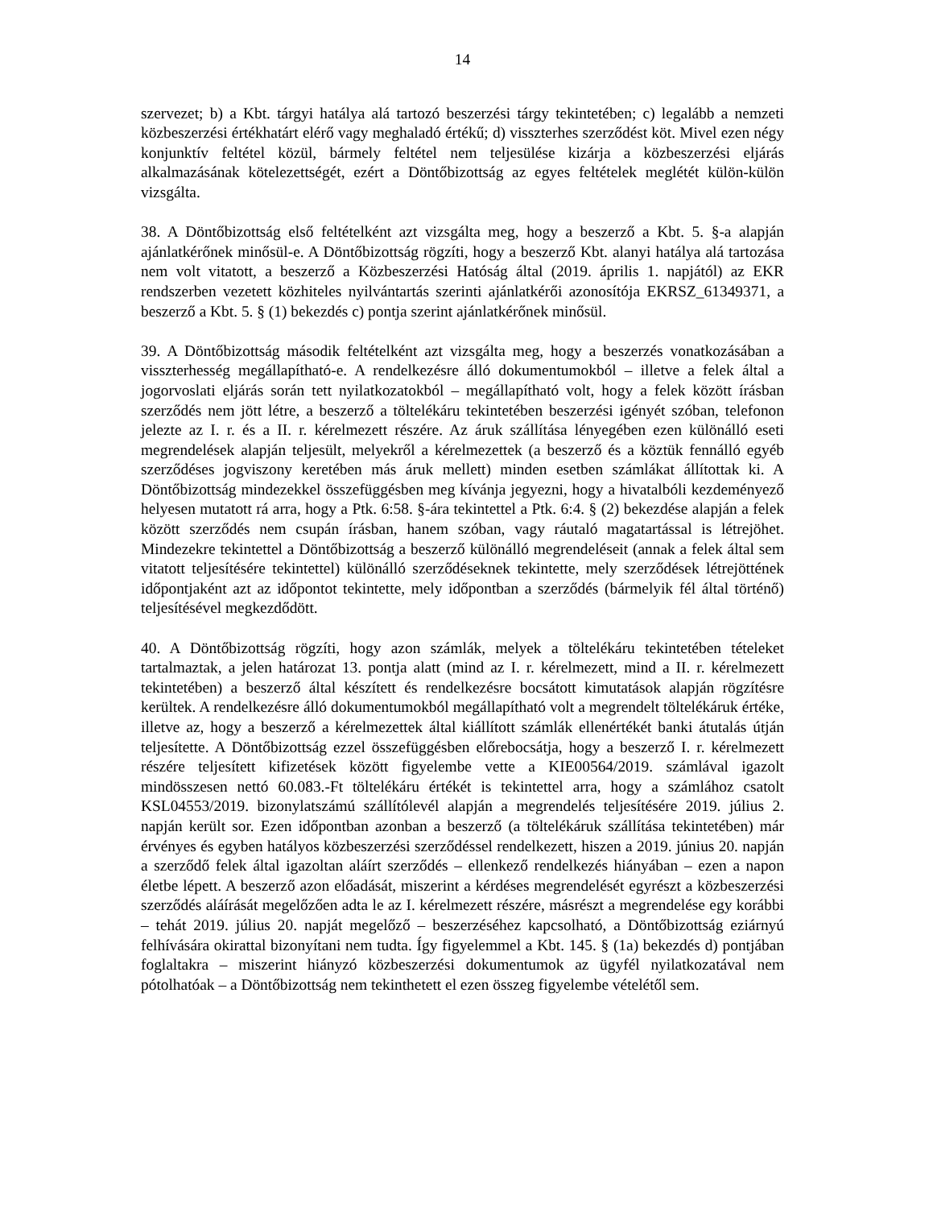14
szervezet; b) a Kbt. tárgyi hatálya alá tartozó beszerzési tárgy tekintetében; c) legalább a nemzeti közbeszerzési értékhatárt elérő vagy meghaladó értékű; d) visszterhes szerződést köt. Mivel ezen négy konjunktív feltétel közül, bármely feltétel nem teljesülése kizárja a közbeszerzési eljárás alkalmazásának kötelezettségét, ezért a Döntőbizottság az egyes feltételek meglétét külön-külön vizsgálta.
38. A Döntőbizottság első feltételként azt vizsgálta meg, hogy a beszerző a Kbt. 5. §-a alapján ajánlatkérőnek minősül-e. A Döntőbizottság rögzíti, hogy a beszerző Kbt. alanyi hatálya alá tartozása nem volt vitatott, a beszerző a Közbeszerzési Hatóság által (2019. április 1. napjától) az EKR rendszerben vezetett közhiteles nyilvántartás szerinti ajánlatkérői azonosítója EKRSZ_61349371, a beszerző a Kbt. 5. § (1) bekezdés c) pontja szerint ajánlatkérőnek minősül.
39. A Döntőbizottság második feltételként azt vizsgálta meg, hogy a beszerzés vonatkozásában a visszterhesség megállapítható-e. A rendelkezésre álló dokumentumokból – illetve a felek által a jogorvoslati eljárás során tett nyilatkozatokból – megállapítható volt, hogy a felek között írásban szerződés nem jött létre, a beszerző a töltelékáru tekintetében beszerzési igényét szóban, telefonon jelezte az I. r. és a II. r. kérelmezett részére. Az áruk szállítása lényegében ezen különálló eseti megrendelések alapján teljesült, melyekről a kérelmezettek (a beszerző és a köztük fennálló egyéb szerződéses jogviszony keretében más áruk mellett) minden esetben számlákat állítottak ki. A Döntőbizottság mindezekkel összefüggésben meg kívánja jegyezni, hogy a hivatalbóli kezdeményező helyesen mutatott rá arra, hogy a Ptk. 6:58. §-ára tekintettel a Ptk. 6:4. § (2) bekezdése alapján a felek között szerződés nem csupán írásban, hanem szóban, vagy ráutaló magatartással is létrejöhet. Mindezekre tekintettel a Döntőbizottság a beszerző különálló megrendeléseit (annak a felek által sem vitatott teljesítésére tekintettel) különálló szerződéseknek tekintette, mely szerződések létrejöttének időpontjaként azt az időpontot tekintette, mely időpontban a szerződés (bármelyik fél által történő) teljesítésével megkezdődött.
40. A Döntőbizottság rögzíti, hogy azon számlák, melyek a töltelékáru tekintetében tételeket tartalmaztak, a jelen határozat 13. pontja alatt (mind az I. r. kérelmezett, mind a II. r. kérelmezett tekintetében) a beszerző által készített és rendelkezésre bocsátott kimutatások alapján rögzítésre kerültek. A rendelkezésre álló dokumentumokból megállapítható volt a megrendelt töltelékáruk értéke, illetve az, hogy a beszerző a kérelmezettek által kiállított számlák ellenértékét banki átutalás útján teljesítette. A Döntőbizottság ezzel összefüggésben előrebocsátja, hogy a beszerző I. r. kérelmezett részére teljesített kifizetések között figyelembe vette a KIE00564/2019. számlával igazolt mindösszesen nettó 60.083.-Ft töltelékáru értékét is tekintettel arra, hogy a számlához csatolt KSL04553/2019. bizonylatszámú szállítólevél alapján a megrendelés teljesítésére 2019. július 2. napján került sor. Ezen időpontban azonban a beszerző (a töltelékáruk szállítása tekintetében) már érvényes és egyben hatályos közbeszerzési szerződéssel rendelkezett, hiszen a 2019. június 20. napján a szerződő felek által igazoltan aláírt szerződés – ellenkező rendelkezés hiányában – ezen a napon életbe lépett. A beszerző azon előadását, miszerint a kérdéses megrendelését egyrészt a közbeszerzési szerződés aláírását megelőzően adta le az I. kérelmezett részére, másrészt a megrendelése egy korábbi – tehát 2019. július 20. napját megelőző – beszerzéséhez kapcsolható, a Döntőbizottság eziárnyú felhívására okirattal bizonyítani nem tudta. Így figyelemmel a Kbt. 145. § (1a) bekezdés d) pontjában foglaltakra – miszerint hiányzó közbeszerzési dokumentumok az ügyfél nyilatkozatával nem pótolhatóak – a Döntőbizottság nem tekinthetett el ezen összeg figyelembe vételétől sem.